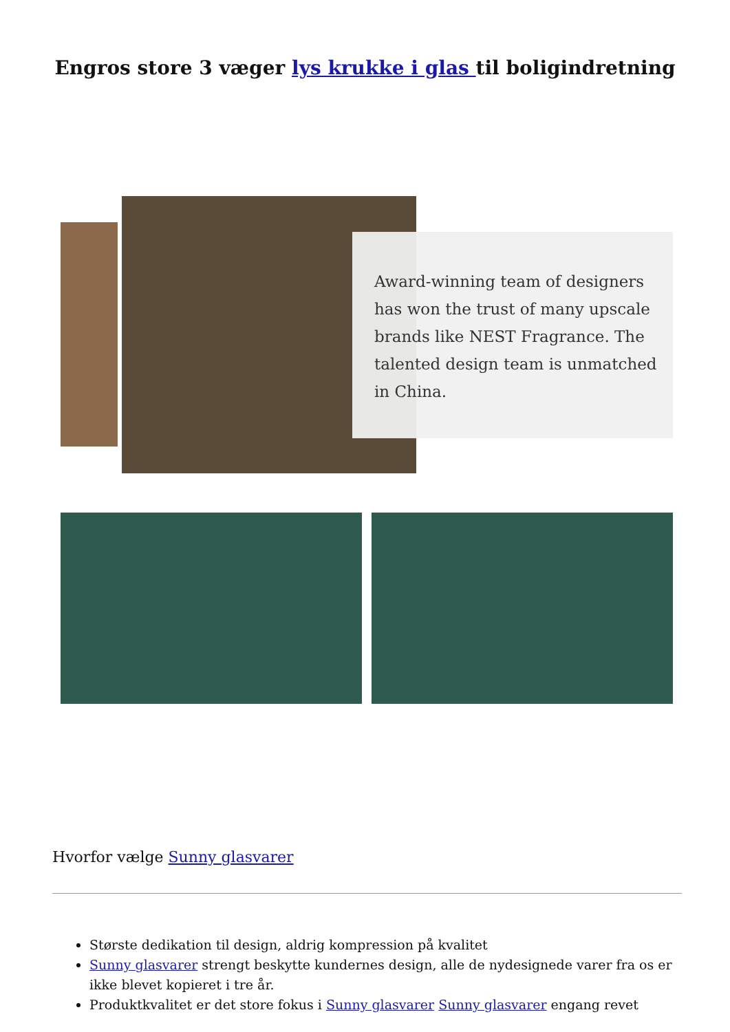Engros store 3 væger lys krukke i glas til boligindretning
Award-winning team of designers has won the trust of many upscale brands like NEST Fragrance. The talented design team is unmatched in China.
Hvorfor vælge Sunny glasvarer
Største dedikation til design, aldrig kompression på kvalitet
Sunny glasvarer strengt beskytte kundernes design, alle de nydesignede varer fra os er ikke blevet kopieret i tre år.
Produktkvalitet er det store fokus i Sunny glasvarer Sunny glasvarer engang revet